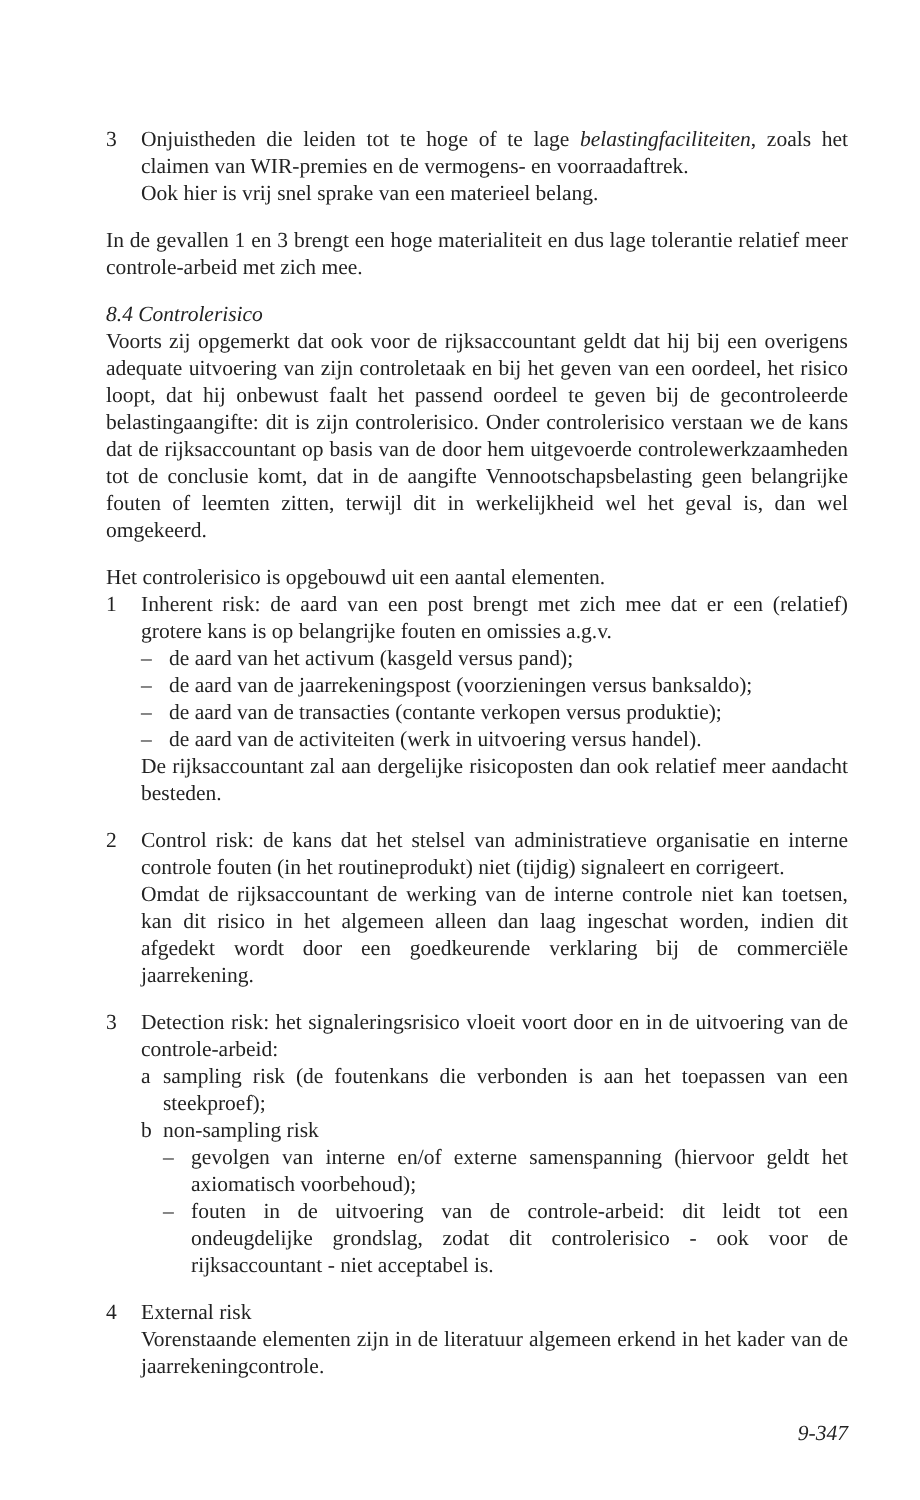3 Onjuistheden die leiden tot te hoge of te lage belastingfaciliteiten, zoals het claimen van WIR-premies en de vermogens- en voorraadaftrek.
Ook hier is vrij snel sprake van een materieel belang.
In de gevallen 1 en 3 brengt een hoge materialiteit en dus lage tolerantie relatief meer controle-arbeid met zich mee.
8.4 Controlerisico
Voorts zij opgemerkt dat ook voor de rijksaccountant geldt dat hij bij een overigens adequate uitvoering van zijn controletaak en bij het geven van een oordeel, het risico loopt, dat hij onbewust faalt het passend oordeel te geven bij de gecontroleerde belastingaangifte: dit is zijn controlerisico. Onder controlerisico verstaan we de kans dat de rijksaccountant op basis van de door hem uitgevoerde controlewerkzaamheden tot de conclusie komt, dat in de aangifte Vennootschapsbelasting geen belangrijke fouten of leemten zitten, terwijl dit in werkelijkheid wel het geval is, dan wel omgekeerd.
Het controlerisico is opgebouwd uit een aantal elementen.
1 Inherent risk: de aard van een post brengt met zich mee dat er een (relatief) grotere kans is op belangrijke fouten en omissies a.g.v.
– de aard van het activum (kasgeld versus pand);
– de aard van de jaarrekeningspost (voorzieningen versus banksaldo);
– de aard van de transacties (contante verkopen versus produktie);
– de aard van de activiteiten (werk in uitvoering versus handel).
De rijksaccountant zal aan dergelijke risicoposten dan ook relatief meer aandacht besteden.
2 Control risk: de kans dat het stelsel van administratieve organisatie en interne controle fouten (in het routineprodukt) niet (tijdig) signaleert en corrigeert.
Omdat de rijksaccountant de werking van de interne controle niet kan toetsen, kan dit risico in het algemeen alleen dan laag ingeschat worden, indien dit afgedekt wordt door een goedkeurende verklaring bij de commerciële jaarrekening.
3 Detection risk: het signaleringsrisico vloeit voort door en in de uitvoering van de controle-arbeid:
a sampling risk (de foutenkans die verbonden is aan het toepassen van een steekproef);
b non-sampling risk
– gevolgen van interne en/of externe samenspanning (hiervoor geldt het axiomatisch voorbehoud);
– fouten in de uitvoering van de controle-arbeid: dit leidt tot een ondeugdelijke grondslag, zodat dit controlerisico - ook voor de rijksaccountant - niet acceptabel is.
4 External risk
Vorenstaande elementen zijn in de literatuur algemeen erkend in het kader van de jaarrekeningcontrole.
9-347